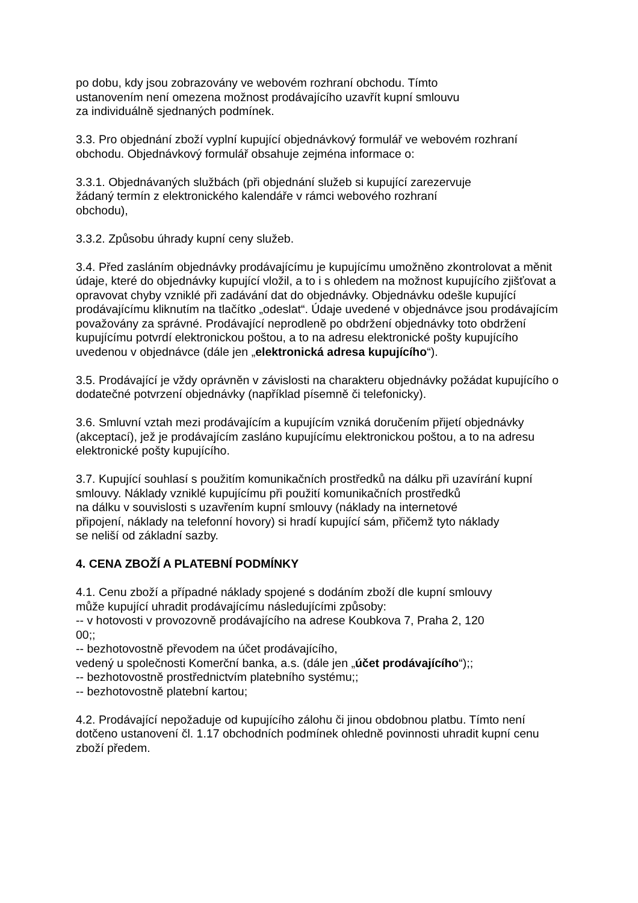po dobu, kdy jsou zobrazovány ve webovém rozhraní obchodu. Tímto
ustanovením není omezena možnost prodávajícího uzavřít kupní smlouvu
za individuálně sjednaných podmínek.
3.3. Pro objednání zboží vyplní kupující objednávkový formulář ve webovém rozhraní obchodu. Objednávkový formulář obsahuje zejména informace o:
3.3.1. Objednávaných službách (při objednání služeb si kupující zarezervuje
žádaný termín z elektronického kalendáře v rámci webového rozhraní
obchodu),
3.3.2. Způsobu úhrady kupní ceny služeb.
3.4. Před zasláním objednávky prodávajícímu je kupujícímu umožněno zkontrolovat a měnit údaje, které do objednávky kupující vložil, a to i s ohledem na možnost kupujícího zjišťovat a opravovat chyby vzniklé při zadávání dat do objednávky. Objednávku odešle kupující prodávajícímu kliknutím na tlačítko „odeslat“. Údaje uvedené v objednávce jsou prodávajícím považovány za správné. Prodávající neprodleně po obdržení objednávky toto obdržení kupujícímu potvrdí elektronickou poštou, a to na adresu elektronické pošty kupujícího uvedenou v objednávce (dále jen „elektronická adresa kupujícího“).
3.5. Prodávající je vždy oprávněn v závislosti na charakteru objednávky požádat kupujícího o dodatečné potvrzení objednávky (například písemně či telefonicky).
3.6. Smluvní vztah mezi prodávajícím a kupujícím vzniká doručením přijetí objednávky (akceptací), jež je prodávajícím zasláno kupujícímu elektronickou poštou, a to na adresu elektronické pošty kupujícího.
3.7. Kupující souhlasí s použitím komunikačních prostředků na dálku při uzavírání kupní smlouvy. Náklady vzniklé kupujícímu při použití komunikačních prostředků
na dálku v souvislosti s uzavřením kupní smlouvy (náklady na internetové
připojení, náklady na telefonní hovory) si hradí kupující sám, přičemž tyto náklady
se neliší od základní sazby.
4. CENA ZBOŽÍ A PLATEBNÍ PODMÍNKY
4.1. Cenu zboží a případné náklady spojené s dodáním zboží dle kupní smlouvy
může kupující uhradit prodávajícímu následujícími způsoby:
-- v hotovosti v provozovně prodávajícího na adrese Koubkova 7, Praha 2, 120
00;;
-- bezhotovostně převodem na účet prodávajícího,
vedený u společnosti Komerční banka, a.s. (dále jen „účet prodávajícího“);;
-- bezhotovostně prostřednictvím platebního systému;;
-- bezhotovostně platební kartou;
4.2. Prodávající nepožaduje od kupujícího zálohu či jinou obdobnou platbu. Tímto není dotčeno ustanovení čl. 1.17 obchodních podmínek ohledně povinnosti uhradit kupní cenu zboží předem.